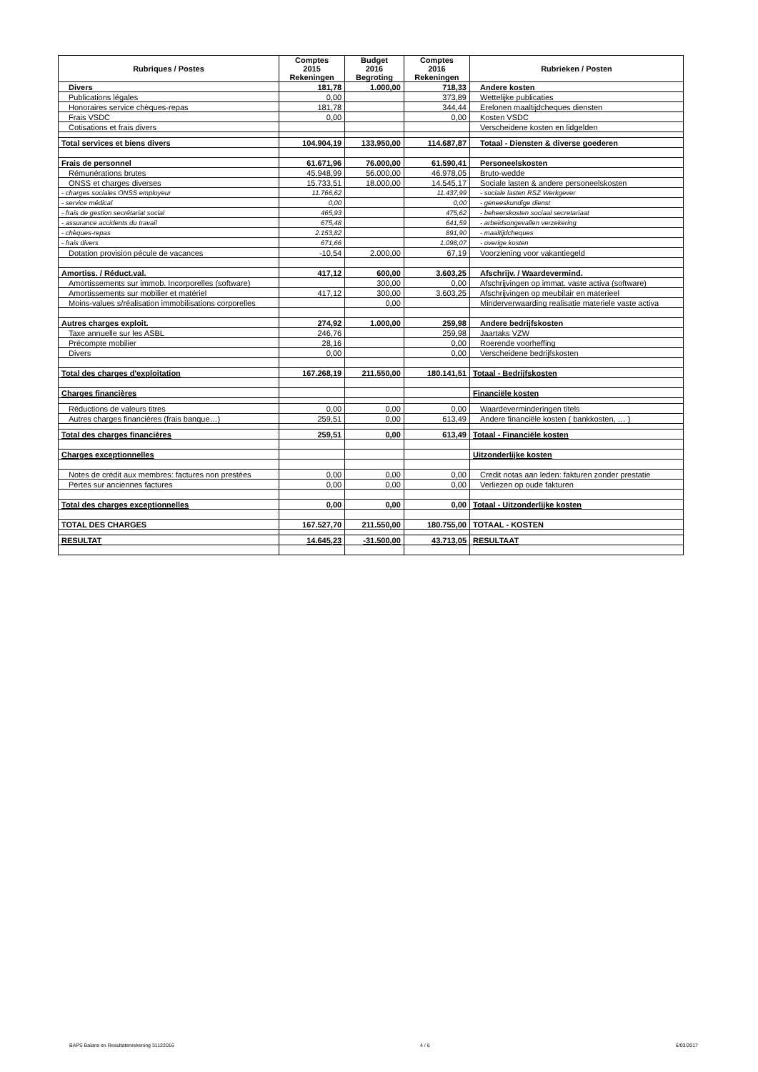| Rubriques / Postes | Comptes 2015 Rekeningen | Budget 2016 Begroting | Comptes 2016 Rekeningen | Rubrieken / Posten |
| --- | --- | --- | --- | --- |
| Divers | 181,78 | 1.000,00 | 718,33 | Andere kosten |
| Publications légales | 0,00 | | 373,89 | Wettelijke publicaties |
| Honoraires service chèques-repas | 181,78 | | 344,44 | Erelonen maaltijdcheques diensten |
| Frais VSDC | 0,00 | | 0,00 | Kosten VSDC |
| Cotisations et frais divers | | | | Verscheidene kosten en lidgelden |
| Total services et biens divers | 104.904,19 | 133.950,00 | 114.687,87 | Totaal - Diensten & diverse goederen |
| Frais de personnel | 61.671,96 | 76.000,00 | 61.590,41 | Personeelskosten |
| Rémunérations brutes | 45.948,99 | 56.000,00 | 46.978,05 | Bruto-wedde |
| ONSS et charges diverses | 15.733,51 | 18.000,00 | 14.545,17 | Sociale lasten & andere personeelskosten |
| - charges sociales ONSS employeur | 11.766,62 | | 11.437,99 | - sociale lasten RSZ Werkgever |
| - service médical | 0,00 | | 0,00 | - geneeskundige dienst |
| - frais de gestion secrétariat social | 465,93 | | 475,62 | - beheerskosten sociaal secretariaat |
| - assurance accidents du travail | 675,48 | | 641,59 | - arbeidsongevallen verzekering |
| - chèques-repas | 2.153,82 | | 891,90 | - maaltijdcheques |
| - frais divers | 671,66 | | 1.098,07 | - overige kosten |
| Dotation provision pécule de vacances | -10,54 | 2.000,00 | 67,19 | Voorziening voor vakantiegeld |
| Amortiss. / Réduct.val. | 417,12 | 600,00 | 3.603,25 | Afschrijv. / Waardevermind. |
| Amortissements sur immob. Incorporelles (software) | | 300,00 | 0,00 | Afschrijvingen op immat. vaste activa (software) |
| Amortissements sur mobilier et matériel | 417,12 | 300,00 | 3.603,25 | Afschrijvingen op meubilair en materieel |
| Moins-values s/réalisation immobilisations corporelles | | 0,00 | | Minderverwaarding realisatie materiele vaste activa |
| Autres charges exploit. | 274,92 | 1.000,00 | 259,98 | Andere bedrijfskosten |
| Taxe annuelle sur les ASBL | 246,76 | | 259,98 | Jaartaks VZW |
| Précompte mobilier | 28,16 | | 0,00 | Roerende voorheffing |
| Divers | 0,00 | | 0,00 | Verscheidene bedrijfskosten |
| Total des charges d'exploitation | 167.268,19 | 211.550,00 | 180.141,51 | Totaal - Bedrijfskosten |
| Charges financières | | | | Financiële kosten |
| Réductions de valeurs titres | 0,00 | 0,00 | 0,00 | Waardeverminderingen titels |
| Autres charges financières (frais banque…) | 259,51 | 0,00 | 613,49 | Andere financiële kosten ( bankkosten, … ) |
| Total des charges financières | 259,51 | 0,00 | 613,49 | Totaal - Financiële kosten |
| Charges exceptionnelles | | | | Uitzonderlijke kosten |
| Notes de crédit aux membres: factures non prestées | 0,00 | 0,00 | 0,00 | Credit notas aan leden: fakturen zonder prestatie |
| Pertes sur anciennes factures | 0,00 | 0,00 | 0,00 | Verliezen op oude fakturen |
| Total des charges exceptionnelles | 0,00 | 0,00 | 0,00 | Totaal - Uitzonderlijke kosten |
| TOTAL DES CHARGES | 167.527,70 | 211.550,00 | 180.755,00 | TOTAAL - KOSTEN |
| RESULTAT | 14.645,23 | -31.500,00 | 43.713,05 | RESULTAAT |
BAPS Balans en Resultatenrekening 31122016 4 / 6 6/03/2017